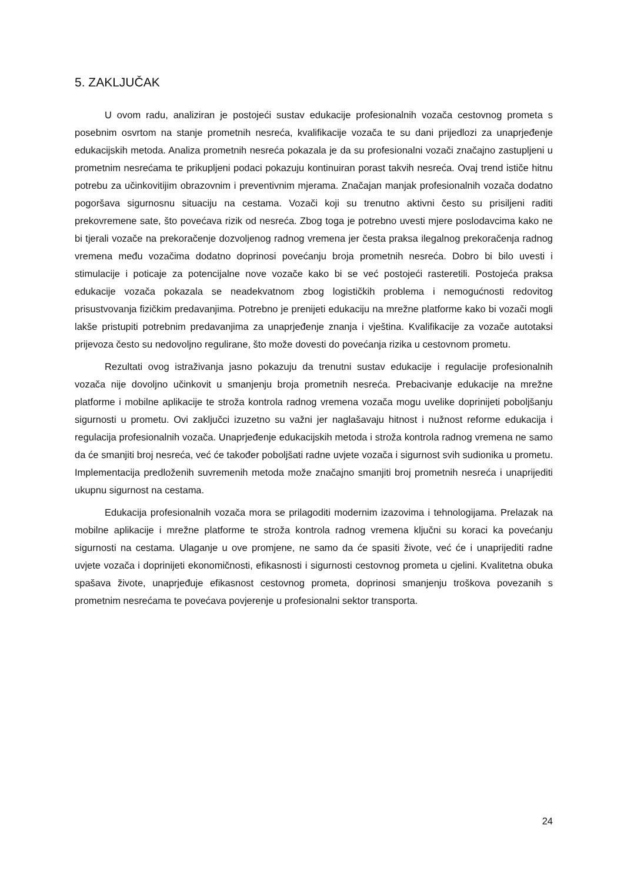5. ZAKLJUČAK
U ovom radu, analiziran je postojeći sustav edukacije profesionalnih vozača cestovnog prometa s posebnim osvrtom na stanje prometnih nesreća, kvalifikacije vozača te su dani prijedlozi za unaprjeđenje edukacijskih metoda. Analiza prometnih nesreća pokazala je da su profesionalni vozači značajno zastupljeni u prometnim nesrećama te prikupljeni podaci pokazuju kontinuiran porast takvih nesreća. Ovaj trend ističe hitnu potrebu za učinkovitijim obrazovnim i preventivnim mjerama. Značajan manjak profesionalnih vozača dodatno pogoršava sigurnosnu situaciju na cestama. Vozači koji su trenutno aktivni često su prisiljeni raditi prekovremene sate, što povećava rizik od nesreća. Zbog toga je potrebno uvesti mjere poslodavcima kako ne bi tjerali vozače na prekoračenje dozvoljenog radnog vremena jer česta praksa ilegalnog prekoračenja radnog vremena među vozačima dodatno doprinosi povećanju broja prometnih nesreća. Dobro bi bilo uvesti i stimulacije i poticaje za potencijalne nove vozače kako bi se već postojeći rasteretili. Postojeća praksa edukacije vozača pokazala se neadekvatnom zbog logističkih problema i nemogućnosti redovitog prisustvovanja fizičkim predavanjima. Potrebno je prenijeti edukaciju na mrežne platforme kako bi vozači mogli lakše pristupiti potrebnim predavanjima za unaprjeđenje znanja i vještina. Kvalifikacije za vozače autotaksi prijevoza često su nedovoljno regulirane, što može dovesti do povećanja rizika u cestovnom prometu.
Rezultati ovog istraživanja jasno pokazuju da trenutni sustav edukacije i regulacije profesionalnih vozača nije dovoljno učinkovit u smanjenju broja prometnih nesreća. Prebacivanje edukacije na mrežne platforme i mobilne aplikacije te stroža kontrola radnog vremena vozača mogu uvelike doprinijeti poboljšanju sigurnosti u prometu. Ovi zaključci izuzetno su važni jer naglašavaju hitnost i nužnost reforme edukacija i regulacija profesionalnih vozača. Unaprjeđenje edukacijskih metoda i stroža kontrola radnog vremena ne samo da će smanjiti broj nesreća, već će također poboljšati radne uvjete vozača i sigurnost svih sudionika u prometu. Implementacija predloženih suvremenih metoda može značajno smanjiti broj prometnih nesreća i unaprijediti ukupnu sigurnost na cestama.
Edukacija profesionalnih vozača mora se prilagoditi modernim izazovima i tehnologijama. Prelazak na mobilne aplikacije i mrežne platforme te stroža kontrola radnog vremena ključni su koraci ka povećanju sigurnosti na cestama. Ulaganje u ove promjene, ne samo da će spasiti živote, već će i unaprijediti radne uvjete vozača i doprinijeti ekonomičnosti, efikasnosti i sigurnosti cestovnog prometa u cjelini. Kvalitetna obuka spašava živote, unaprjeđuje efikasnost cestovnog prometa, doprinosi smanjenju troškova povezanih s prometnim nesrećama te povećava povjerenje u profesionalni sektor transporta.
24